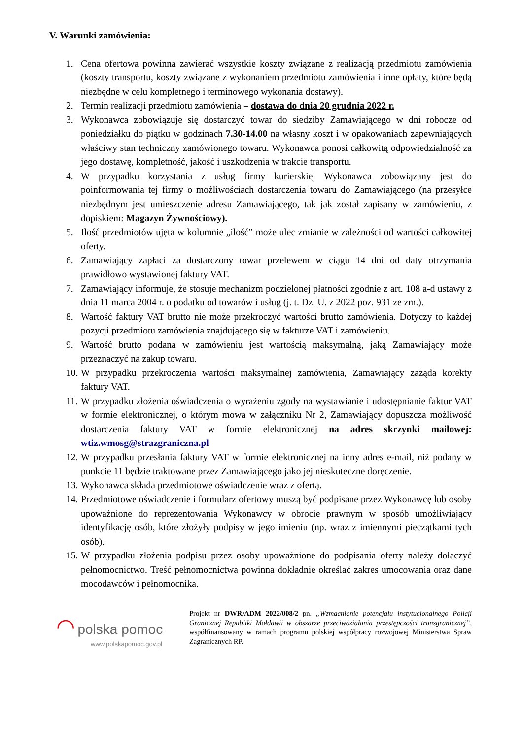V. Warunki zamówienia:
1. Cena ofertowa powinna zawierać wszystkie koszty związane z realizacją przedmiotu zamówienia (koszty transportu, koszty związane z wykonaniem przedmiotu zamówienia i inne opłaty, które będą niezbędne w celu kompletnego i terminowego wykonania dostawy).
2. Termin realizacji przedmiotu zamówienia – dostawa do dnia 20 grudnia 2022 r.
3. Wykonawca zobowiązuje się dostarczyć towar do siedziby Zamawiającego w dni robocze od poniedziałku do piątku w godzinach 7.30-14.00 na własny koszt i w opakowaniach zapewniających właściwy stan techniczny zamówionego towaru. Wykonawca ponosi całkowitą odpowiedzialność za jego dostawę, kompletność, jakość i uszkodzenia w trakcie transportu.
4. W przypadku korzystania z usług firmy kurierskiej Wykonawca zobowiązany jest do poinformowania tej firmy o możliwościach dostarczenia towaru do Zamawiającego (na przesyłce niezbędnym jest umieszczenie adresu Zamawiającego, tak jak został zapisany w zamówieniu, z dopiskiem: Magazyn Żywnościowy).
5. Ilość przedmiotów ujęta w kolumnie „ilość” może ulec zmianie w zależności od wartości całkowitej oferty.
6. Zamawiający zapłaci za dostarczony towar przelewem w ciągu 14 dni od daty otrzymania prawidłowo wystawionej faktury VAT.
7. Zamawiający informuje, że stosuje mechanizm podzielonej płatności zgodnie z art. 108 a-d ustawy z dnia 11 marca 2004 r. o podatku od towarów i usług (j. t. Dz. U. z 2022 poz. 931 ze zm.).
8. Wartość faktury VAT brutto nie może przekroczyć wartości brutto zamówienia. Dotyczy to każdej pozycji przedmiotu zamówienia znajdującego się w fakturze VAT i zamówieniu.
9. Wartość brutto podana w zamówieniu jest wartością maksymalną, jaką Zamawiający może przeznaczyć na zakup towaru.
10. W przypadku przekroczenia wartości maksymalnej zamówienia, Zamawiający zażąda korekty faktury VAT.
11. W przypadku złożenia oświadczenia o wyrażeniu zgody na wystawianie i udostępnianie faktur VAT w formie elektronicznej, o którym mowa w załączniku Nr 2, Zamawiający dopuszcza możliwość dostarczenia faktury VAT w formie elektronicznej na adres skrzynki mailowej: wtiz.wmosg@strazgraniczna.pl
12. W przypadku przesłania faktury VAT w formie elektronicznej na inny adres e-mail, niż podany w punkcie 11 będzie traktowane przez Zamawiającego jako jej nieskuteczne doręczenie.
13. Wykonawca składa przedmiotowe oświadczenie wraz z ofertą.
14. Przedmiotowe oświadczenie i formularz ofertowy muszą być podpisane przez Wykonawcę lub osoby upoważnione do reprezentowania Wykonawcy w obrocie prawnym w sposób umożliwiający identyfikację osób, które złożyły podpisy w jego imieniu (np. wraz z imiennymi pieczątkami tych osób).
15. W przypadku złożenia podpisu przez osoby upoważnione do podpisania oferty należy dołączyć pełnomocnictwo. Treść pełnomocnictwa powinna dokładnie określać zakres umocowania oraz dane mocodawców i pełnomocnika.
◠ polska pomoc
www.polskapomoc.gov.pl
Projekt nr DWR/ADM 2022/008/2 pn. „Wzmacnianie potencjału instytucjonalnego Policji Granicznej Republiki Mołdawii w obszarze przeciwdziałania przestępczości transgranicznej”, współfinansowany w ramach programu polskiej współpracy rozwojowej Ministerstwa Spraw Zagranicznych RP.